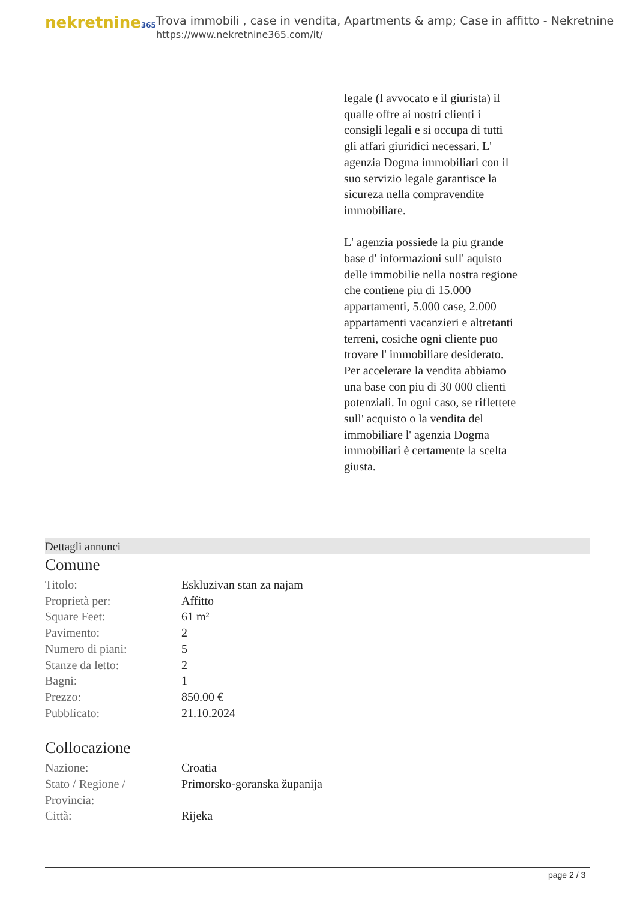nekretnine365
Trova immobili , case in vendita, Apartments & amp; Case in affitto - Nekretnine
https://www.nekretnine365.com/it/
legale (l avvocato e il giurista) il qualle offre ai nostri clienti i consigli legali e si occupa di tutti gli affari giuridici necessari. L' agenzia Dogma immobiliari con il suo servizio legale garantisce la sicureza nella compravendite immobiliare.
L' agenzia possiede la piu grande base d' informazioni sull' aquisto delle immobilie nella nostra regione che contiene piu di 15.000 appartamenti, 5.000 case, 2.000 appartamenti vacanzieri e altretanti terreni, cosiche ogni cliente puo trovare l' immobiliare desiderato. Per accelerare la vendita abbiamo una base con piu di 30 000 clienti potenziali. In ogni caso, se riflettete sull' acquisto o la vendita del immobiliare l' agenzia Dogma immobiliari è certamente la scelta giusta.
Dettagli annunci
Comune
| Titolo: | Eskluzivan stan za najam |
| Proprietà per: | Affitto |
| Square Feet: | 61 m² |
| Pavimento: | 2 |
| Numero di piani: | 5 |
| Stanze da letto: | 2 |
| Bagni: | 1 |
| Prezzo: | 850.00 € |
| Pubblicato: | 21.10.2024 |
Collocazione
| Nazione: | Croatia |
| Stato / Regione / Provincia: | Primorsko-goranska županija |
| Città: | Rijeka |
page 2 / 3